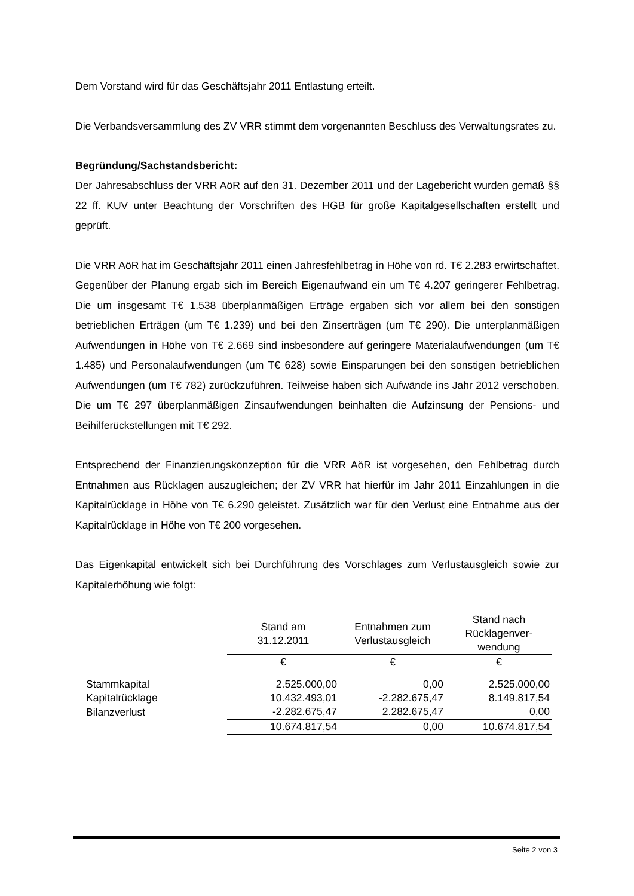Dem Vorstand wird für das Geschäftsjahr 2011 Entlastung erteilt.
Die Verbandsversammlung des ZV VRR stimmt dem vorgenannten Beschluss des Verwaltungsrates zu.
Begründung/Sachstandsbericht:
Der Jahresabschluss der VRR AöR auf den 31. Dezember 2011 und der Lagebericht wurden gemäß §§ 22 ff. KUV unter Beachtung der Vorschriften des HGB für große Kapitalgesellschaften erstellt und geprüft.
Die VRR AöR hat im Geschäftsjahr 2011 einen Jahresfehlbetrag in Höhe von rd. T€ 2.283 erwirtschaftet. Gegenüber der Planung ergab sich im Bereich Eigenaufwand ein um T€ 4.207 geringerer Fehlbetrag. Die um insgesamt T€ 1.538 überplanmäßigen Erträge ergaben sich vor allem bei den sonstigen betrieblichen Erträgen (um T€ 1.239) und bei den Zinserträgen (um T€ 290). Die unterplanmäßigen Aufwendungen in Höhe von T€ 2.669 sind insbesondere auf geringere Materialaufwendungen (um T€ 1.485) und Personalaufwendungen (um T€ 628) sowie Einsparungen bei den sonstigen betrieblichen Aufwendungen (um T€ 782) zurückzuführen. Teilweise haben sich Aufwände ins Jahr 2012 verschoben. Die um T€ 297 überplanmäßigen Zinsaufwendungen beinhalten die Aufzinsung der Pensions- und Beihilferückstellungen mit T€ 292.
Entsprechend der Finanzierungskonzeption für die VRR AöR ist vorgesehen, den Fehlbetrag durch Entnahmen aus Rücklagen auszugleichen; der ZV VRR hat hierfür im Jahr 2011 Einzahlungen in die Kapitalrücklage in Höhe von T€ 6.290 geleistet. Zusätzlich war für den Verlust eine Entnahme aus der Kapitalrücklage in Höhe von T€ 200 vorgesehen.
Das Eigenkapital entwickelt sich bei Durchführung des Vorschlages zum Verlustausgleich sowie zur Kapitalerhöhung wie folgt:
| | Stand am 31.12.2011 | Entnahmen zum Verlustausgleich | Stand nach Rücklagenver- wendung |
| --- | --- | --- | --- |
| | € | € | € |
| Stammkapital | 2.525.000,00 | 0,00 | 2.525.000,00 |
| Kapitalrücklage | 10.432.493,01 | -2.282.675,47 | 8.149.817,54 |
| Bilanzverlust | -2.282.675,47 | 2.282.675,47 | 0,00 |
| | 10.674.817,54 | 0,00 | 10.674.817,54 |
Seite 2 von 3